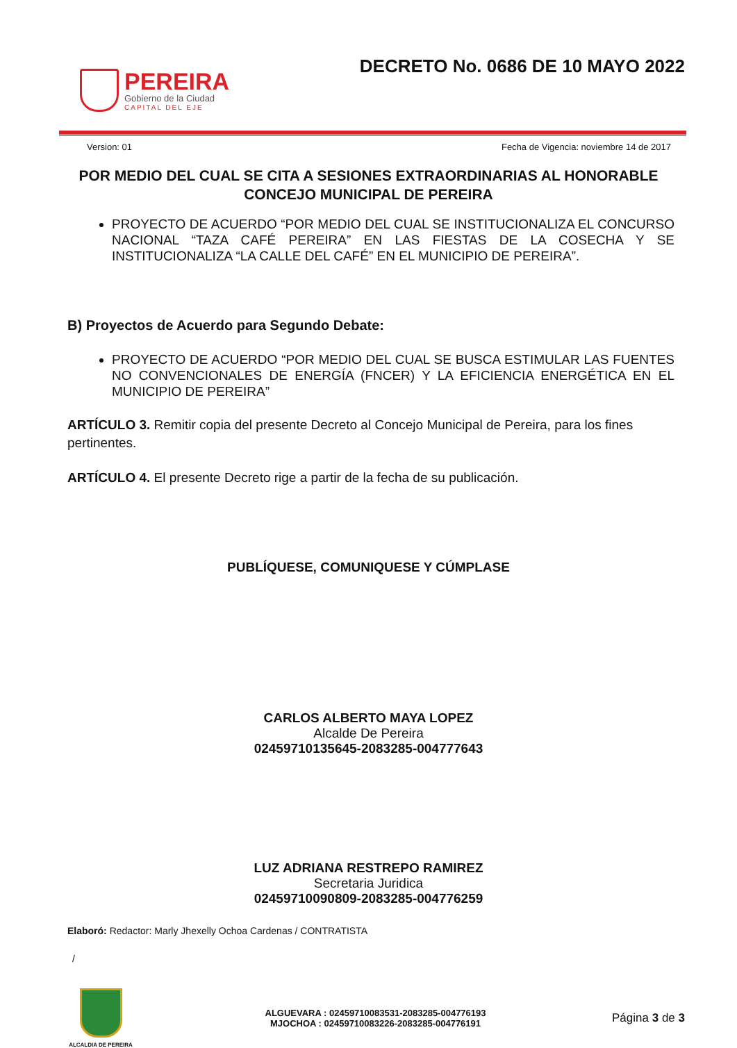PEREIRA
Gobierno de la Ciudad
CAPITAL DEL EJE
DECRETO No. 0686 DE 10 MAYO 2022
Version: 01 Fecha de Vigencia: noviembre 14 de 2017
POR MEDIO DEL CUAL SE CITA A SESIONES EXTRAORDINARIAS AL HONORABLE CONCEJO MUNICIPAL DE PEREIRA
PROYECTO DE ACUERDO “POR MEDIO DEL CUAL SE INSTITUCIONALIZA EL CONCURSO NACIONAL “TAZA CAFÉ PEREIRA” EN LAS FIESTAS DE LA COSECHA Y SE INSTITUCIONALIZA “LA CALLE DEL CAFÉ” EN EL MUNICIPIO DE PEREIRA”.
B) Proyectos de Acuerdo para Segundo Debate:
PROYECTO DE ACUERDO “POR MEDIO DEL CUAL SE BUSCA ESTIMULAR LAS FUENTES NO CONVENCIONALES DE ENERGÍA (FNCER) Y LA EFICIENCIA ENERGÉTICA EN EL MUNICIPIO DE PEREIRA”
ARTÍCULO 3. Remitir copia del presente Decreto al Concejo Municipal de Pereira, para los fines pertinentes.
ARTÍCULO 4. El presente Decreto rige a partir de la fecha de su publicación.
PUBLÍQUESE, COMUNIQUESE Y CÚMPLASE
CARLOS ALBERTO MAYA LOPEZ
Alcalde De Pereira
02459710135645-2083285-004777643
LUZ ADRIANA RESTREPO RAMIREZ
Secretaria Juridica
02459710090809-2083285-004776259
Elaboró: Redactor: Marly Jhexelly Ochoa Cardenas / CONTRATISTA
/
ALCALDIA DE PEREIRA
ALGUEVARA : 02459710083531-2083285-004776193
MJOCHOA : 02459710083226-2083285-004776191
Página 3 de 3